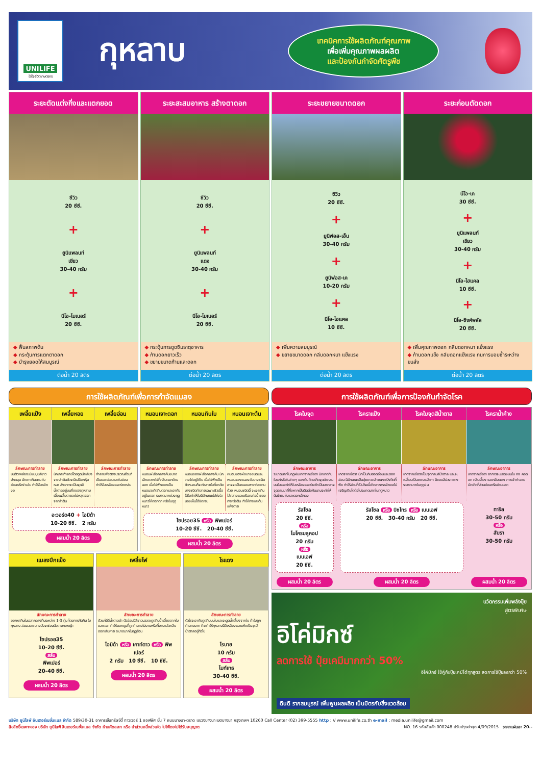UNILIFE
ใส่ใจชีวิตเกษตรกร
กุหลาบ
เทคนิคการใช้ผลิตภัณฑ์คุณภาพ
เพื่อเพิ่มคุณภาพผลผลิต
และป้องกันกำจัดศัตรูพืช
ระยะตัดแต่งกิ่งและแตกยอด
ซีวิว
20 ซีซี.
+
ยูนิแพลนท์
เขียว
30-40 กรัม
+
นีโอ-ไมเนอร์
20 ซีซี.
◆ ฟื้นสภาพต้น
◆ กระตุ้นการแตกตาดอก
◆ บำรุงยอดให้สมบูรณ์
ต่อน้ำ 20 ลิตร
ระยะสะสมอาหาร สร้างตาดอก
ซีวิว
20 ซีซี.
+
ยูนิแพลนท์
แดง
30-40 กรัม
+
นีโอ-ไมเนอร์
20 ซีซี.
◆ กระตุ้นการดูดซึมธาตุอาหาร
◆ ก้านดอกยาวเร็ว
◆ ขยายขนาดก้านและดอก
ต่อน้ำ 20 ลิตร
ระยะขยายขนาดดอก
ซีวิว
20 ซีซี.
+
ยูนิฟอส-เอ็น
30-40 กรัม
+
ยูนิฟอส-เค
10-20 กรัม
+
นีโอ-ไฮแคล
10 ซีซี.
◆ เพิ่มความสมบูรณ์
◆ ขยายขนาดดอก กลีบดอกหนา แข็งแรง
ต่อน้ำ 20 ลิตร
ระยะก่อนตัดดอก
นีโอ-เค
30 ซีซี.
+
ยูนิแพลนท์
เขียว
30-40 กรัม
+
นีโอ-ไฮแคล
10 ซีซี.
+
นีโอ-ซิงค์พลัส
20 ซีซี.
◆ เพิ่มคุณภาพดอก กลีบดอกหนา แข็งแรง
◆ ก้านดอกแข็ง กลีบดอกแข็งแรง ทนการบอบช้ำระหว่างขนส่ง
ต่อน้ำ 20 ลิตร
การใช้ผลิตภัณฑ์เพื่อการกำจัดแมลง
เพลี้ยแป้ง
เพลี้ยหอย
เพลี้ยอ่อน
ลักษณะการทำลาย
บนตัวเพลี้ยจะมีขนปุยสีขาวปกคลุม มักเกาะกินตาม ใบอ่อนหรือง่ามใบ ทำให้ใบหงิกงอ
ลักษณะการทำลาย
มักเกาะทำลายโดยดูดน้ำเลี้ยงจากลำต้นตัวจะมีเปลือกหุ้มหนา สังเกตจะเป็นจุดสีน้ำตาลอยู่บนกิ่งของกุหลาบ เมื่อเพลี้ยตายจะไม่หลุดออกจากลำต้น
ลักษณะการทำลาย
ทำลายพืชตรงบริเวณส่วนที่เป็นยอดอ่อนและใบอ่อน ทำให้ใบเหลืองและร่วงหล่น
อะวอร์ด40 + ไอมิด้า
10-20 ซีซี. 2 กรัม
ผสมน้ำ 20 ลิตร
หนอนเจาะดอก
หนอนกินใบ
หนอนเจาะต้น
ลักษณะการทำลาย
หนอนผีเสื้อกลางคืนขนาดเล็กจะวางไข่ที่กลีบดอกด้านนอก เมื่อไข่ฟักออกเป็นหนอนจะกัดกินดอกและอาศัยอยู่ในดอก ระบาดมากช่วงฤดูหนาวให้ดอกดก หรือในฤดูหนาว
ลักษณะการทำลาย
หนอนของผีเสื้อกลางคืน มักวางไข่อยู่ใต้ใบ เมื่อไข่ฟักเป็นตัวหนอนก็จะทำลายใบที่อาศัย บางชนิดทำลายเฉพาะผิวเนื้อใต้ใบทำให้ใบมีลักษณะโปร่งใสมองเห็นได้ชัดเจน
ลักษณะการทำลาย
หนอนของผึ้งบางชนิดและหนอนของแมลงวันบางชนิด อาจจะเป็นหนอนพวกต่อแตนด้วย หนอนชนิดนี้ จะเจาะกินไส้กลางและบริเวณท่อน้ำของกิ่งหรือต้น ทำให้กิ่งและต้น แห้งตาย
ไซปรอย35 หรือ ฟิพเปอร์
10-20 ซีซี. 20-40 ซีซี.
ผสมน้ำ 20 ลิตร
แมลงปีกแข็ง
ลักษณะการทำลาย
ออกหากินในเวลากลางคืนระหว่าง 1-3 ทุ่ม โดยการกัดกิน ใบกุหลาบ ส่วนเวลากลางวันจะซ่อนตัวตามกอหญ้า
ไซปรอย35
10-20 ซีซี.
สลับ
ฟิพเปอร์
20-40 ซีซี.
ผสมน้ำ 20 ลิตร
เพลี้ยไฟ
ลักษณะการทำลาย
ตัวแก่มีสีน้ำตาลดำ ตัวอ่อนมีสีขาวนวลจะดูดกินน้ำเลี้ยงจากใบและดอก ทำให้ดอกตูมที่ถูกทำลายไม่บานหรือที่บานแล้วกลีบดอกเสียหาย ระบาดมากในฤดูร้อน
ไอมิด้า หรือ เคาท์ดาว หรือ ฟิพเปอร์
2 กรัม 10 ซีซี. 10 ซีซี.
ผสมน้ำ 20 ลิตร
ไรแดง
ลักษณะการทำลาย
ตัวไรจะอาศัยดูดกินบนใบและจะดูดน้ำเลี้ยงจากใบ ถ้าใบถูกทำลายมาก ก็จะทำให้กุหลาบมีสีเหลืองและแห้งเป็นจุดสีน้ำตาลอยู่ทั่วไป
ไรบาย
10 กรัม
สลับ
ไมท์เทธ
30-40 ซีซี.
ผสมน้ำ 20 ลิตร
การใช้ผลิตภัณฑ์เพื่อการป้องกันกำจัดโรค
โรคใบจุด
โรคราแป้ง
โรคใบจุดสีน้ำตาล
โรคราน้ำค้าง
ลักษณะอาการ
ระบาดมากในฤดูฝนเกิดจากเชื้อรา มักเกิดกับใบแก่หรือใบล่างๆ ของต้น โดยเกิดจุดดำกลมบนใบและทำให้ใบเหลืองและร่วงถ้าเป็นมากอาจจุดลามมาที่กิ่งหากเป็นติดต่อกันนานจะทำให้ต้นโทรม ใบและดอกเล็กลง
ลักษณะอาการ
เกิดจากเชื้อรา มักเป็นกับยอดอ่อนและดอกอ่อน มีลักษณะเป็นปุยขาวคล้ายผงแป้งติดที่พืช ทำให้ส่วนที่เป็นโรคนี้เกิดอาการหงิกงอไม่เจริญเติบโตต่อไประบาดมากในฤดูหนาว
ลักษณะอาการ
เกิดจากเชื้อราเป็นจุดกลมสีน้ำตาล และจะเปลี่ยนเป็นวงกลมสีเทา มีขอบสีม่วง-แดง ระบาดมากในฤดูฝน
ลักษณะอาการ
เกิดจากเชื้อรา อาการจะแสดงบนใบ กิ่ง คอดอก กลีบเลี้ยง และกลีบดอก การเข้าทำลาย มักเกิดที่ส่วนอ่อนหรือส่วนยอด
รัสโซล
20 ซีซี.
หรือ
ไมโครบลูคอป
20 กรัม
หรือ
เบนเอฟ
20 ซีซี.
รัสโซล หรือ บิซไทร หรือ เบนเอฟ
20 ซีซี. 30-40 กรัม 20 ซีซี.
ทาริล
30-50 กรัม
หรือ
สับรา
30-50 กรัม
ผสมน้ำ 20 ลิตร
ผสมน้ำ 20 ลิตร
ผสมน้ำ 20 ลิตร
นวัตกรรมเพิ่มพลังปุ๋ย
สูตรพิเศษ
อิโค่มิกซ์
ลดการใช้ ปุ๋ยเคมีมากกว่า 50%
อิโค่มิกซ์ ใช้คู่กับปุ๋ยเคมีได้ทุกสูตร ลดการใช้ปุ๋ยลงกว่า 50%
ดินดี รากสมบูรณ์ เพิ่มพูนผลผลิต เป็นมิตรกับสิ่งแวดล้อม
บริษัท ยูนิไลฟ์ อินเตอร์เนชั่นแนล จำกัด 589/30-31 อาคารเซ็นทรัลซิตี้ ทาวเวอร์ 1 ออฟฟิศ ชั้น 7 ถนนบางนา-ตราด แขวงบางนา เขตบางนา กรุงเทพฯ 10260 Call Center (02) 399-5555 http : // www.unilife.co.th e-mail : media.unilife@gmail.com
ลิขสิทธิ์เฉพาะของ บริษัท ยูนิไลฟ์ อินเตอร์เนชั่นแนล จำกัด ห้ามคัดลอก หรือ นำส่วนหนึ่งส่วนใด ไปใช้โดยไม่ได้รับอนุญาต NO. 16 รหัสสินค้า 000248 ปรับปรุงล่าสุด 4/09/2015 ราคาแผ่นละ 20.-